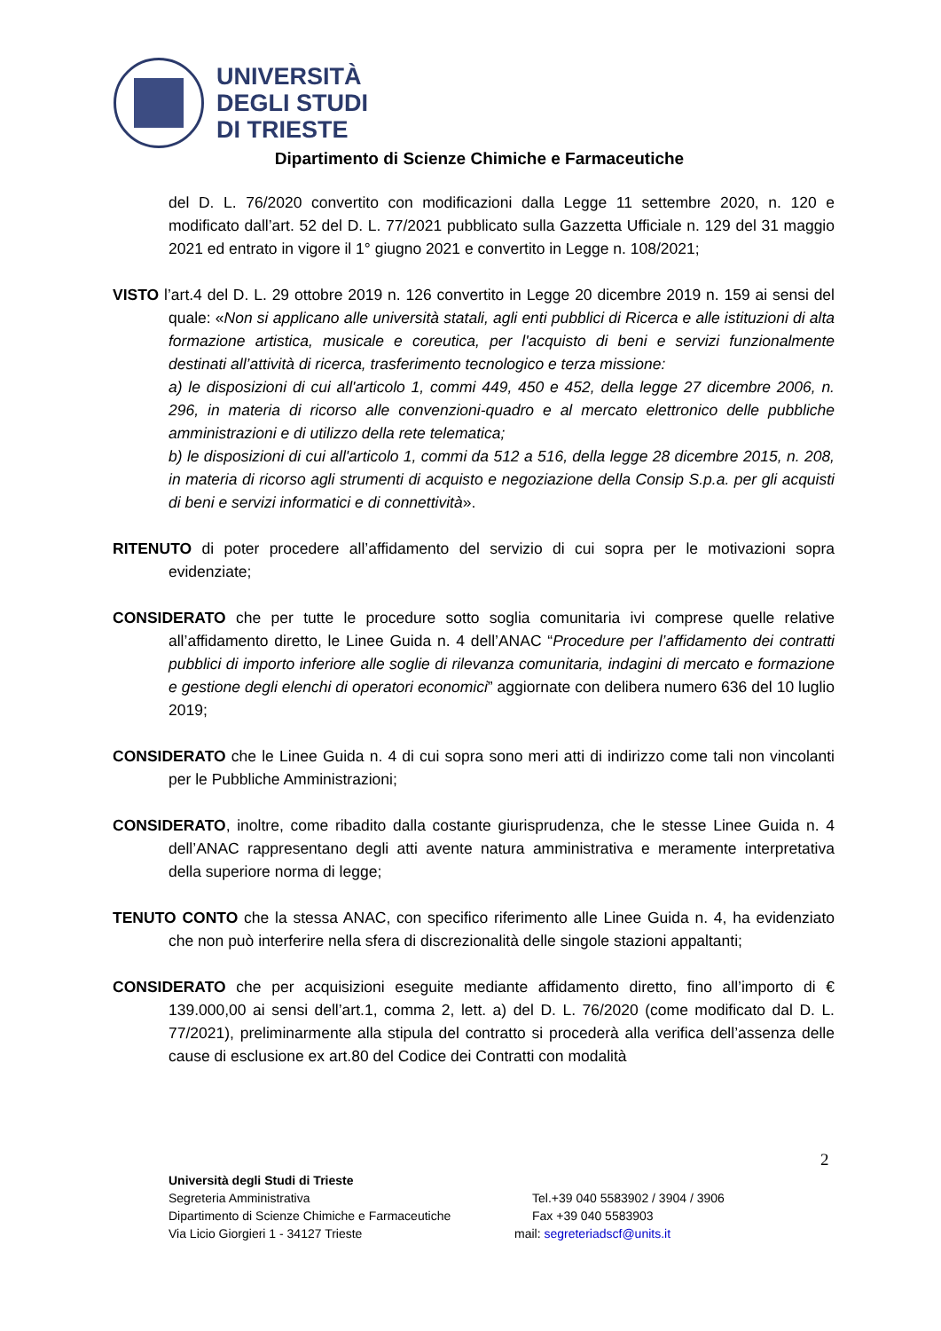UNIVERSITÀ
DEGLI STUDI
DI TRIESTE
Dipartimento di Scienze Chimiche e Farmaceutiche
del D. L. 76/2020 convertito con modificazioni dalla Legge 11 settembre 2020, n. 120 e modificato dall’art. 52 del D. L. 77/2021 pubblicato sulla Gazzetta Ufficiale n. 129 del 31 maggio 2021 ed entrato in vigore il 1° giugno 2021 e convertito in Legge n. 108/2021;
VISTO l’art.4 del D. L. 29 ottobre 2019 n. 126 convertito in Legge 20 dicembre 2019 n. 159 ai sensi del quale: «Non si applicano alle università statali, agli enti pubblici di Ricerca e alle istituzioni di alta formazione artistica, musicale e coreutica, per l'acquisto di beni e servizi funzionalmente destinati all’attività di ricerca, trasferimento tecnologico e terza missione:
a) le disposizioni di cui all'articolo 1, commi 449, 450 e 452, della legge 27 dicembre 2006, n. 296, in materia di ricorso alle convenzioni-quadro e al mercato elettronico delle pubbliche amministrazioni e di utilizzo della rete telematica;
b) le disposizioni di cui all'articolo 1, commi da 512 a 516, della legge 28 dicembre 2015, n. 208, in materia di ricorso agli strumenti di acquisto e negoziazione della Consip S.p.a. per gli acquisti di beni e servizi informatici e di connettività».
RITENUTO di poter procedere all’affidamento del servizio di cui sopra per le motivazioni sopra evidenziate;
CONSIDERATO che per tutte le procedure sotto soglia comunitaria ivi comprese quelle relative all’affidamento diretto, le Linee Guida n. 4 dell’ANAC “Procedure per l’affidamento dei contratti pubblici di importo inferiore alle soglie di rilevanza comunitaria, indagini di mercato e formazione e gestione degli elenchi di operatori economici” aggiornate con delibera numero 636 del 10 luglio 2019;
CONSIDERATO che le Linee Guida n. 4 di cui sopra sono meri atti di indirizzo come tali non vincolanti per le Pubbliche Amministrazioni;
CONSIDERATO, inoltre, come ribadito dalla costante giurisprudenza, che le stesse Linee Guida n. 4 dell’ANAC rappresentano degli atti avente natura amministrativa e meramente interpretativa della superiore norma di legge;
TENUTO CONTO che la stessa ANAC, con specifico riferimento alle Linee Guida n. 4, ha evidenziato che non può interferire nella sfera di discrezionalità delle singole stazioni appaltanti;
CONSIDERATO che per acquisizioni eseguite mediante affidamento diretto, fino all’importo di € 139.000,00 ai sensi dell’art.1, comma 2, lett. a) del D. L. 76/2020 (come modificato dal D. L. 77/2021), preliminarmente alla stipula del contratto si procederà alla verifica dell’assenza delle cause di esclusione ex art.80 del Codice dei Contratti con modalità
2
Università degli Studi di Trieste
Segreteria Amministrativa Tel.+39 040 5583902 / 3904 / 3906
Dipartimento di Scienze Chimiche e Farmaceutiche Fax +39 040 5583903
Via Licio Giorgieri 1 - 34127 Trieste mail: segreteriadscf@units.it